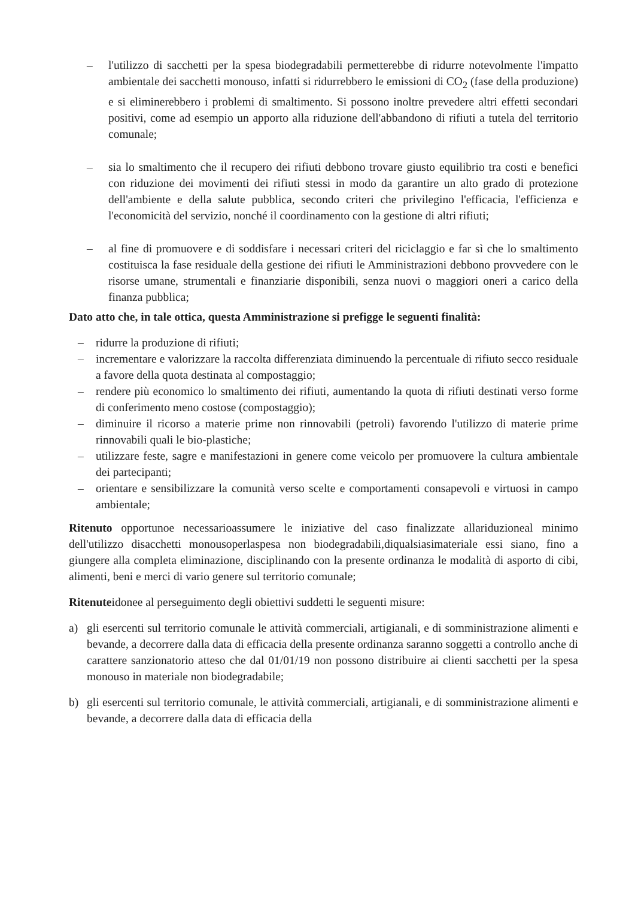– l'utilizzo di sacchetti per la spesa biodegradabili permetterebbe di ridurre notevolmente l'impatto ambientale dei sacchetti monouso, infatti si ridurrebbero le emissioni di CO<sub>2</sub> (fase della produzione) e si eliminerebbero i problemi di smaltimento. Si possono inoltre prevedere altri effetti secondari positivi, come ad esempio un apporto alla riduzione dell'abbandono di rifiuti a tutela del territorio comunale;
– sia lo smaltimento che il recupero dei rifiuti debbono trovare giusto equilibrio tra costi e benefici con riduzione dei movimenti dei rifiuti stessi in modo da garantire un alto grado di protezione dell'ambiente e della salute pubblica, secondo criteri che privilegino l'efficacia, l'efficienza e l'economicità del servizio, nonché il coordinamento con la gestione di altri rifiuti;
– al fine di promuovere e di soddisfare i necessari criteri del riciclaggio e far sì che lo smaltimento costituisca la fase residuale della gestione dei rifiuti le Amministrazioni debbono provvedere con le risorse umane, strumentali e finanziarie disponibili, senza nuovi o maggiori oneri a carico della finanza pubblica;
Dato atto che, in tale ottica, questa Amministrazione si prefigge le seguenti finalità:
– ridurre la produzione di rifiuti;
– incrementare e valorizzare la raccolta differenziata diminuendo la percentuale di rifiuto secco residuale a favore della quota destinata al compostaggio;
– rendere più economico lo smaltimento dei rifiuti, aumentando la quota di rifiuti destinati verso forme di conferimento meno costose (compostaggio);
– diminuire il ricorso a materie prime non rinnovabili (petroli) favorendo l'utilizzo di materie prime rinnovabili quali le bio-plastiche;
– utilizzare feste, sagre e manifestazioni in genere come veicolo per promuovere la cultura ambientale dei partecipanti;
– orientare e sensibilizzare la comunità verso scelte e comportamenti consapevoli e virtuosi in campo ambientale;
Ritenuto opportunoe necessarioassumere le iniziative del caso finalizzate allariduzioneal minimo dell'utilizzo disacchetti monousoperlaspesa non biodegradabili,diqualsiasimateriale essi siano, fino a giungere alla completa eliminazione, disciplinando con la presente ordinanza le modalità di asporto di cibi, alimenti, beni e merci di vario genere sul territorio comunale;
Ritenuteidonee al perseguimento degli obiettivi suddetti le seguenti misure:
a) gli esercenti sul territorio comunale le attività commerciali, artigianali, e di somministrazione alimenti e bevande, a decorrere dalla data di efficacia della presente ordinanza saranno soggetti a controllo anche di carattere sanzionatorio atteso che dal 01/01/19 non possono distribuire ai clienti sacchetti per la spesa monouso in materiale non biodegradabile;
b) gli esercenti sul territorio comunale, le attività commerciali, artigianali, e di somministrazione alimenti e bevande, a decorrere dalla data di efficacia della